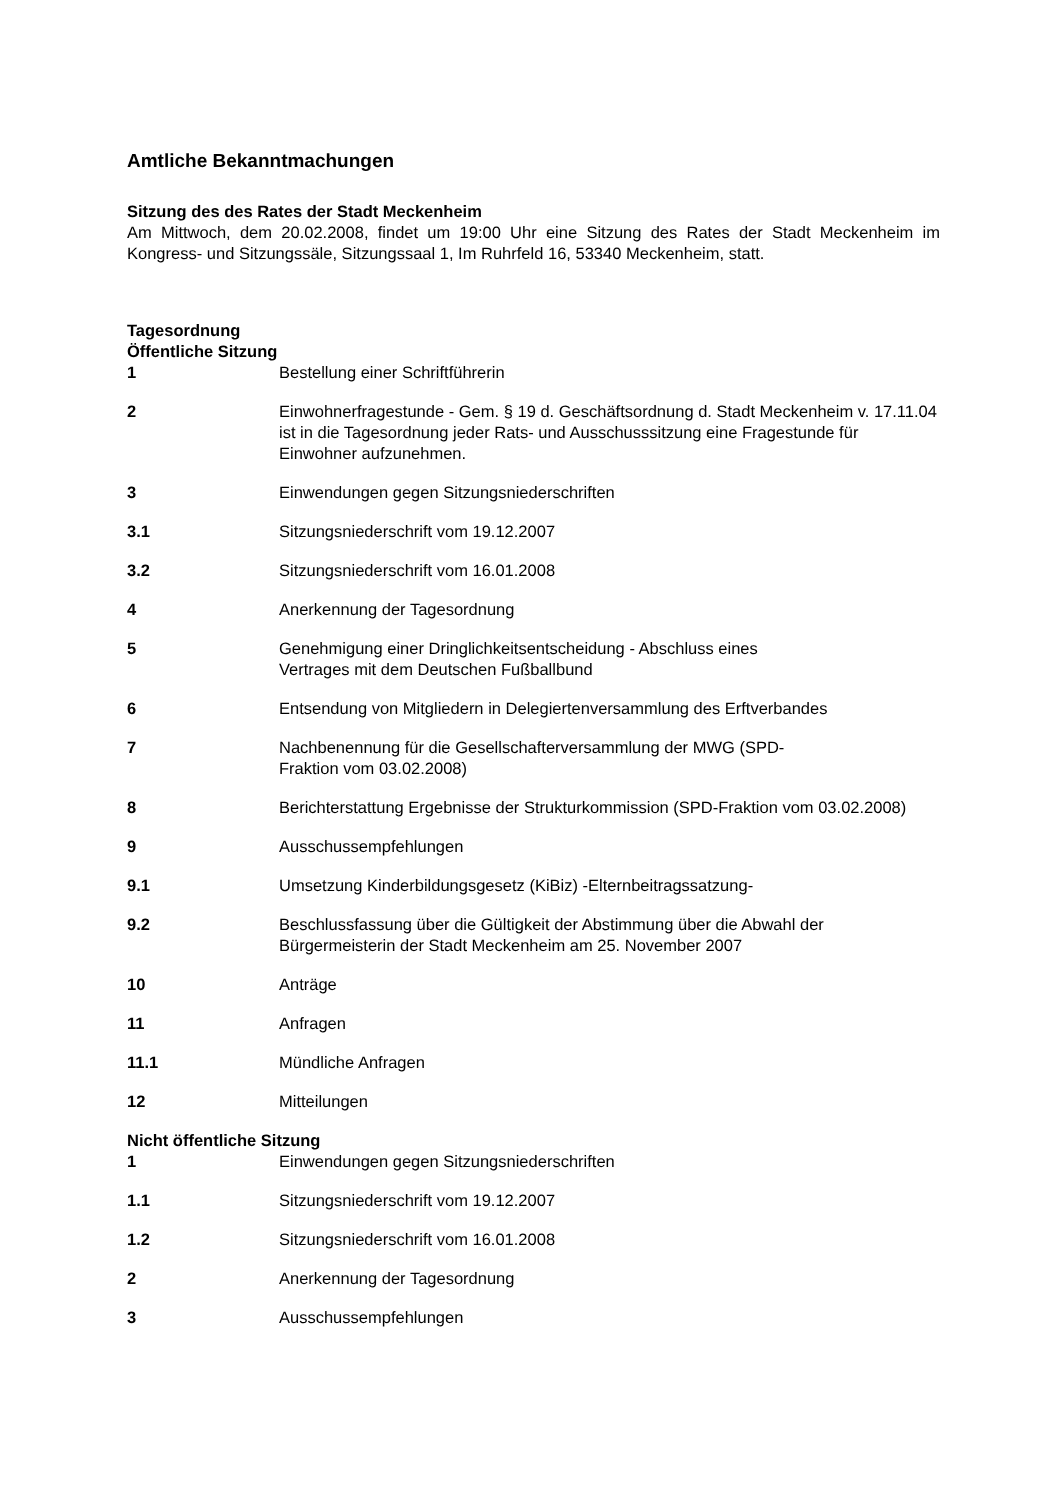Amtliche Bekanntmachungen
Sitzung des des Rates der Stadt Meckenheim
Am Mittwoch, dem 20.02.2008, findet um 19:00 Uhr eine Sitzung des Rates der Stadt Meckenheim im Kongress- und Sitzungssäle, Sitzungssaal 1, Im Ruhrfeld 16, 53340 Meckenheim, statt.
Tagesordnung
Öffentliche Sitzung
1 Bestellung einer Schriftführerin
2 Einwohnerfragestunde - Gem. § 19 d. Geschäftsordnung d. Stadt Meckenheim v. 17.11.04 ist in die Tagesordnung jeder Rats- und Ausschusssitzung eine Fragestunde für Einwohner aufzunehmen.
3 Einwendungen gegen Sitzungsniederschriften
3.1 Sitzungsniederschrift vom 19.12.2007
3.2 Sitzungsniederschrift vom 16.01.2008
4 Anerkennung der Tagesordnung
5 Genehmigung einer Dringlichkeitsentscheidung - Abschluss eines
Vertrages mit dem Deutschen Fußballbund
6 Entsendung von Mitgliedern in Delegiertenversammlung des Erftverbandes
7 Nachbenennung für die Gesellschafterversammlung der MWG (SPD-
Fraktion vom 03.02.2008)
8 Berichterstattung Ergebnisse der Strukturkommission (SPD-Fraktion vom 03.02.2008)
9 Ausschussempfehlungen
9.1 Umsetzung Kinderbildungsgesetz (KiBiz) -Elternbeitragssatzung-
9.2 Beschlussfassung über die Gültigkeit der Abstimmung über die Abwahl der Bürgermeisterin der Stadt Meckenheim am 25. November 2007
10 Anträge
11 Anfragen
11.1 Mündliche Anfragen
12 Mitteilungen
Nicht öffentliche Sitzung
1 Einwendungen gegen Sitzungsniederschriften
1.1 Sitzungsniederschrift vom 19.12.2007
1.2 Sitzungsniederschrift vom 16.01.2008
2 Anerkennung der Tagesordnung
3 Ausschussempfehlungen